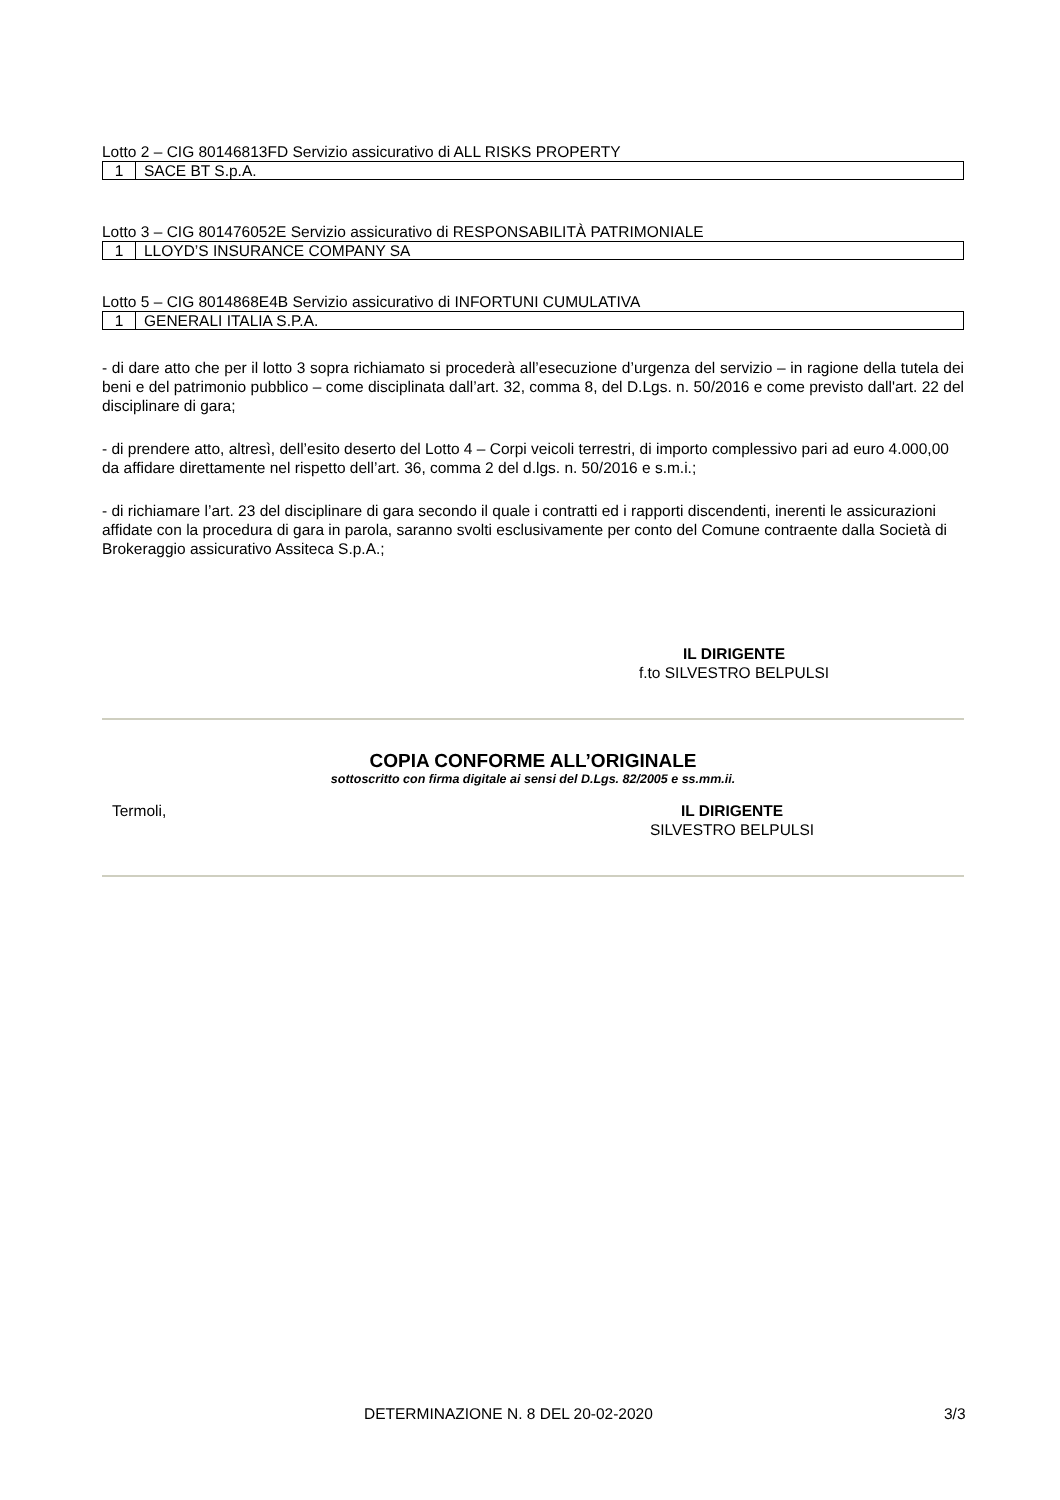Lotto 2 – CIG 80146813FD Servizio assicurativo di ALL RISKS PROPERTY
| 1 | SACE BT S.p.A. |
Lotto 3 – CIG 801476052E Servizio assicurativo di RESPONSABILITÀ PATRIMONIALE
| 1 | LLOYD’S INSURANCE COMPANY SA |
Lotto 5 – CIG 8014868E4B Servizio assicurativo di INFORTUNI CUMULATIVA
| 1 | GENERALI ITALIA S.P.A. |
- di dare atto che per il lotto 3 sopra richiamato si procederà all’esecuzione d’urgenza del servizio – in ragione della tutela dei beni e del patrimonio pubblico – come disciplinata dall’art. 32, comma 8, del D.Lgs. n. 50/2016 e come previsto dall'art. 22 del disciplinare di gara;
- di prendere atto, altresì, dell’esito deserto del Lotto 4 – Corpi veicoli terrestri, di importo complessivo pari ad euro 4.000,00 da affidare direttamente nel rispetto dell’art. 36, comma 2 del d.lgs. n. 50/2016 e s.m.i.;
- di richiamare l’art. 23 del disciplinare di gara secondo il quale i contratti ed i rapporti discendenti, inerenti le assicurazioni affidate con la procedura di gara in parola, saranno svolti esclusivamente per conto del Comune contraente dalla Società di Brokeraggio assicurativo Assiteca S.p.A.;
IL DIRIGENTE
f.to SILVESTRO BELPULSI
COPIA CONFORME ALL’ORIGINALE
sottoscritto con firma digitale ai sensi del D.Lgs. 82/2005 e ss.mm.ii.
Termoli, IL DIRIGENTE
SILVESTRO BELPULSI
DETERMINAZIONE N. 8 DEL 20-02-2020 3/3